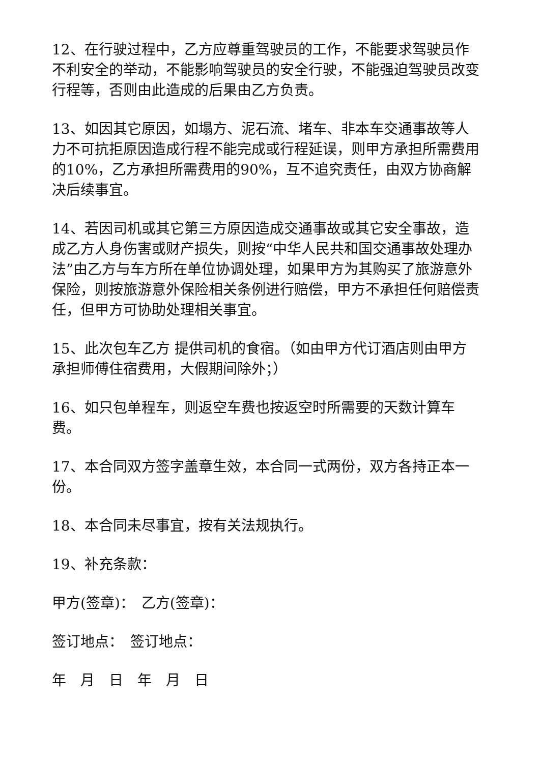12、在行驶过程中，乙方应尊重驾驶员的工作，不能要求驾驶员作不利安全的举动，不能影响驾驶员的安全行驶，不能强迫驾驶员改变行程等，否则由此造成的后果由乙方负责。
13、如因其它原因，如塌方、泥石流、堵车、非本车交通事故等人力不可抗拒原因造成行程不能完成或行程延误，则甲方承担所需费用的10%，乙方承担所需费用的90%，互不追究责任，由双方协商解决后续事宜。
14、若因司机或其它第三方原因造成交通事故或其它安全事故，造成乙方人身伤害或财产损失，则按“中华人民共和国交通事故处理办法”由乙方与车方所在单位协调处理，如果甲方为其购买了旅游意外保险，则按旅游意外保险相关条例进行赔偿，甲方不承担任何赔偿责任，但甲方可协助处理相关事宜。
15、此次包车乙方 提供司机的食宿。（如由甲方代订酒店则由甲方承担师傅住宿费用，大假期间除外；）
16、如只包单程车，则返空车费也按返空时所需要的天数计算车费。
17、本合同双方签字盖章生效，本合同一式两份，双方各持正本一份。
18、本合同未尽事宜，按有关法规执行。
19、补充条款：
甲方(签章)：　乙方(签章)：
签订地点：　签订地点：
年　月　日　年　月　日